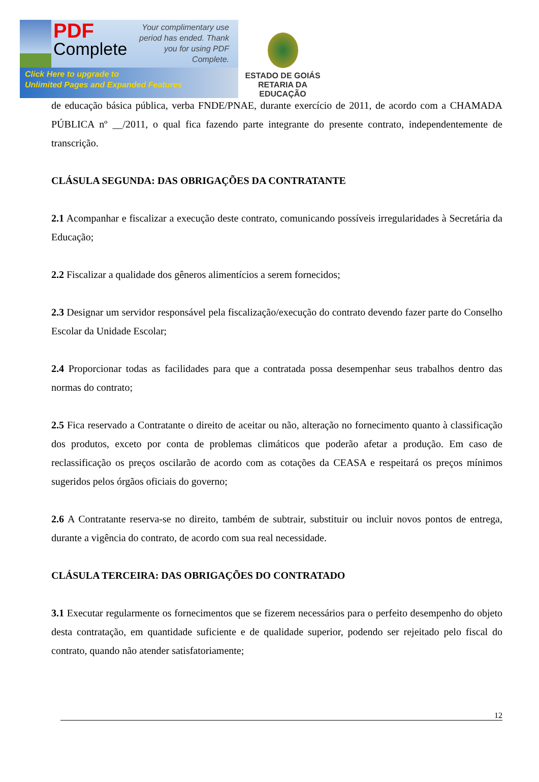PDF
Complete
Your complimentary use period has ended. Thank you for using PDF Complete.
Click Here to upgrade to
Unlimited Pages and Expanded Features
ESTADO DE GOIÁS
RETARIA DA EDUCAÇÃO
de educação básica pública, verba FNDE/PNAE, durante exercício de 2011, de acordo com a CHAMADA PÚBLICA nº __/2011, o qual fica fazendo parte integrante do presente contrato, independentemente de transcrição.
CLÁSULA SEGUNDA: DAS OBRIGAÇÕES DA CONTRATANTE
2.1 Acompanhar e fiscalizar a execução deste contrato, comunicando possíveis irregularidades à Secretária da Educação;
2.2 Fiscalizar a qualidade dos gêneros alimentícios a serem fornecidos;
2.3 Designar um servidor responsável pela fiscalização/execução do contrato devendo fazer parte do Conselho Escolar da Unidade Escolar;
2.4 Proporcionar todas as facilidades para que a contratada possa desempenhar seus trabalhos dentro das normas do contrato;
2.5 Fica reservado a Contratante o direito de aceitar ou não, alteração no fornecimento quanto à classificação dos produtos, exceto por conta de problemas climáticos que poderão afetar a produção. Em caso de reclassificação os preços oscilarão de acordo com as cotações da CEASA e respeitará os preços mínimos sugeridos pelos órgãos oficiais do governo;
2.6 A Contratante reserva-se no direito, também de subtrair, substituir ou incluir novos pontos de entrega, durante a vigência do contrato, de acordo com sua real necessidade.
CLÁSULA TERCEIRA: DAS OBRIGAÇÕES DO CONTRATADO
3.1 Executar regularmente os fornecimentos que se fizerem necessários para o perfeito desempenho do objeto desta contratação, em quantidade suficiente e de qualidade superior, podendo ser rejeitado pelo fiscal do contrato, quando não atender satisfatoriamente;
12